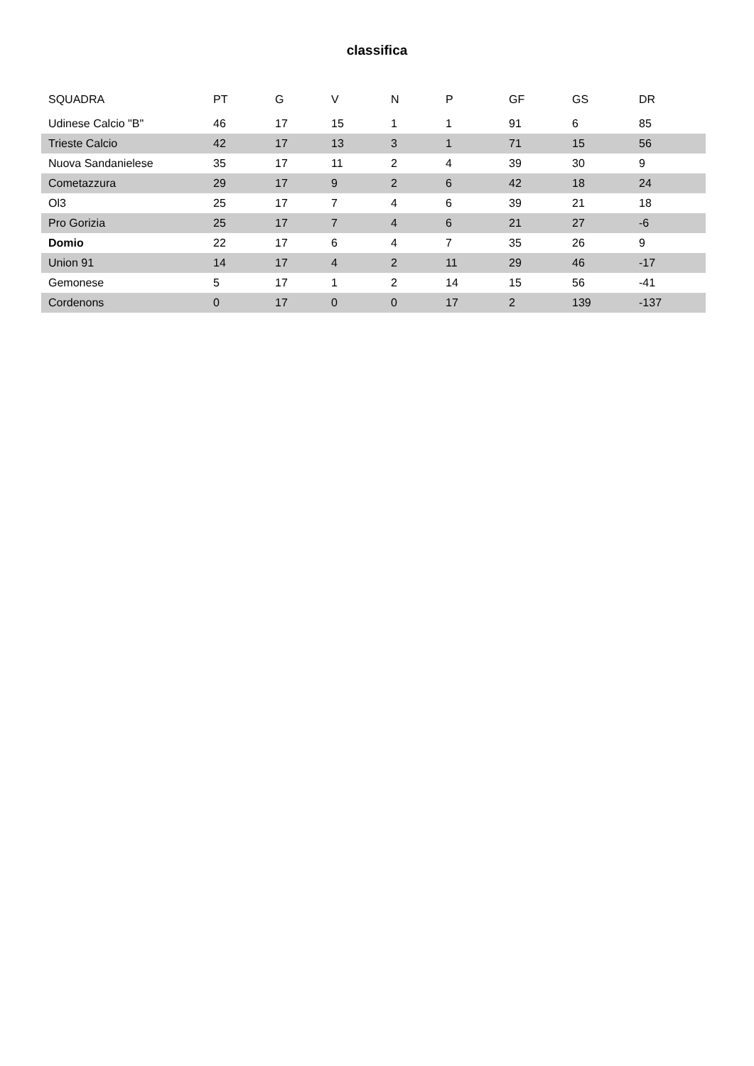classifica
| SQUADRA | PT | G | V | N | P | GF | GS | DR |
| --- | --- | --- | --- | --- | --- | --- | --- | --- |
| Udinese Calcio "B" | 46 | 17 | 15 | 1 | 1 | 91 | 6 | 85 |
| Trieste Calcio | 42 | 17 | 13 | 3 | 1 | 71 | 15 | 56 |
| Nuova Sandanielese | 35 | 17 | 11 | 2 | 4 | 39 | 30 | 9 |
| Cometazzura | 29 | 17 | 9 | 2 | 6 | 42 | 18 | 24 |
| Ol3 | 25 | 17 | 7 | 4 | 6 | 39 | 21 | 18 |
| Pro Gorizia | 25 | 17 | 7 | 4 | 6 | 21 | 27 | -6 |
| Domio | 22 | 17 | 6 | 4 | 7 | 35 | 26 | 9 |
| Union 91 | 14 | 17 | 4 | 2 | 11 | 29 | 46 | -17 |
| Gemonese | 5 | 17 | 1 | 2 | 14 | 15 | 56 | -41 |
| Cordenons | 0 | 17 | 0 | 0 | 17 | 2 | 139 | -137 |